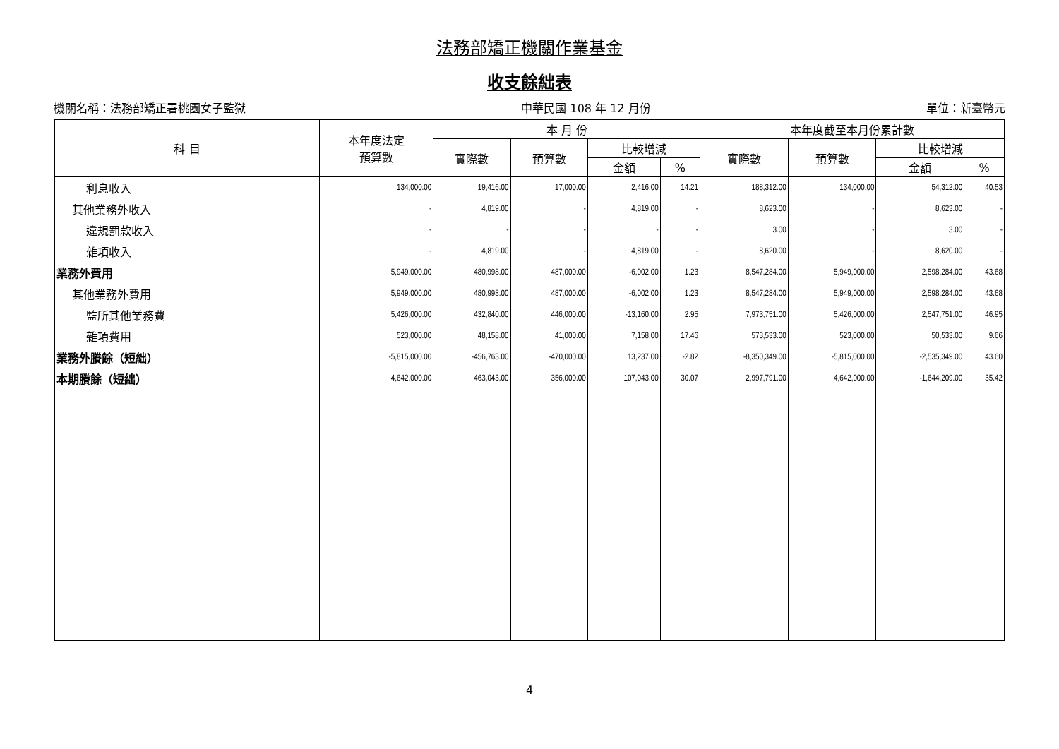法務部矯正機關作業基金
收支餘絀表
機關名稱：法務部矯正署桃園女子監獄 中華民國 108 年 12 月份 單位：新臺幣元
| 科 目 | 本年度法定 預算數 | 本 月 份 | | | | 本年度截至本月份累計數 | | | |
| --- | --- | --- | --- | --- | --- | --- | --- | --- | --- |
| | | 實際數 | 預算數 | 比較增減 | | 實際數 | 預算數 | 比較增減 | |
| | | | | 金額 | % | | | 金額 | % |
| 利息收入 | 134,000.00 | 19,416.00 | 17,000.00 | 2,416.00 | 14.21 | 188,312.00 | 134,000.00 | 54,312.00 | 40.53 |
| 其他業務外收入 | - | 4,819.00 | - | 4,819.00 | - | 8,623.00 | - | 8,623.00 | - |
| 違規罰款收入 | - | - | - | - | - | 3.00 | - | 3.00 | - |
| 雜項收入 | - | 4,819.00 | - | 4,819.00 | - | 8,620.00 | - | 8,620.00 | - |
| 業務外費用 | 5,949,000.00 | 480,998.00 | 487,000.00 | -6,002.00 | 1.23 | 8,547,284.00 | 5,949,000.00 | 2,598,284.00 | 43.68 |
| 其他業務外費用 | 5,949,000.00 | 480,998.00 | 487,000.00 | -6,002.00 | 1.23 | 8,547,284.00 | 5,949,000.00 | 2,598,284.00 | 43.68 |
| 監所其他業務費 | 5,426,000.00 | 432,840.00 | 446,000.00 | -13,160.00 | 2.95 | 7,973,751.00 | 5,426,000.00 | 2,547,751.00 | 46.95 |
| 雜項費用 | 523,000.00 | 48,158.00 | 41,000.00 | 7,158.00 | 17.46 | 573,533.00 | 523,000.00 | 50,533.00 | 9.66 |
| 業務外賸餘（短絀） | -5,815,000.00 | -456,763.00 | -470,000.00 | 13,237.00 | -2.82 | -8,350,349.00 | -5,815,000.00 | -2,535,349.00 | 43.60 |
| 本期賸餘（短絀） | 4,642,000.00 | 463,043.00 | 356,000.00 | 107,043.00 | 30.07 | 2,997,791.00 | 4,642,000.00 | -1,644,209.00 | 35.42 |
4